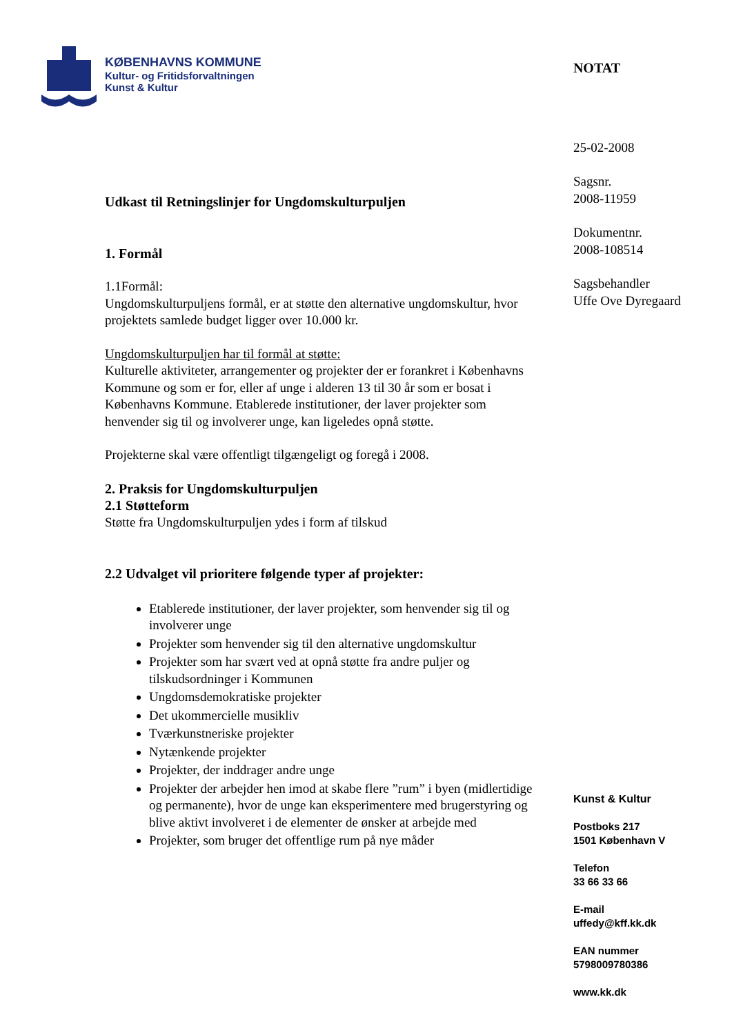KØBENHAVNS KOMMUNE
Kultur- og Fritidsforvaltningen
Kunst & Kultur
Udkast til Retningslinjer for Ungdomskulturpuljen
1. Formål
1.1Formål:
Ungdomskulturpuljens formål, er at støtte den alternative ungdomskultur, hvor projektets samlede budget ligger over 10.000 kr.
Ungdomskulturpuljen har til formål at støtte:
Kulturelle aktiviteter, arrangementer og projekter der er forankret i Københavns Kommune og som er for, eller af unge i alderen 13 til 30 år som er bosat i Københavns Kommune. Etablerede institutioner, der laver projekter som henvender sig til og involverer unge, kan ligeledes opnå støtte.
Projekterne skal være offentligt tilgængeligt og foregå i 2008.
2. Praksis for Ungdomskulturpuljen
2.1 Støtteform
Støtte fra Ungdomskulturpuljen ydes i form af tilskud
2.2 Udvalget vil prioritere følgende typer af projekter:
Etablerede institutioner, der laver projekter, som henvender sig til og involverer unge
Projekter som henvender sig til den alternative ungdomskultur
Projekter som har svært ved at opnå støtte fra andre puljer og tilskudsordninger i Kommunen
Ungdomsdemokratiske projekter
Det ukommercielle musikliv
Tværkunstneriske projekter
Nytænkende projekter
Projekter, der inddrager andre unge
Projekter der arbejder hen imod at skabe flere ”rum” i byen (midlertidige og permanente), hvor de unge kan eksperimentere med brugerstyring og blive aktivt involveret i de elementer de ønsker at arbejde med
Projekter, som bruger det offentlige rum på nye måder
NOTAT
25-02-2008
Sagsnr.
2008-11959
Dokumentnr.
2008-108514
Sagsbehandler
Uffe Ove Dyregaard
Kunst & Kultur
Postboks 217
1501 København V
Telefon
33 66 33 66
E-mail
uffedy@kff.kk.dk
EAN nummer
5798009780386
www.kk.dk